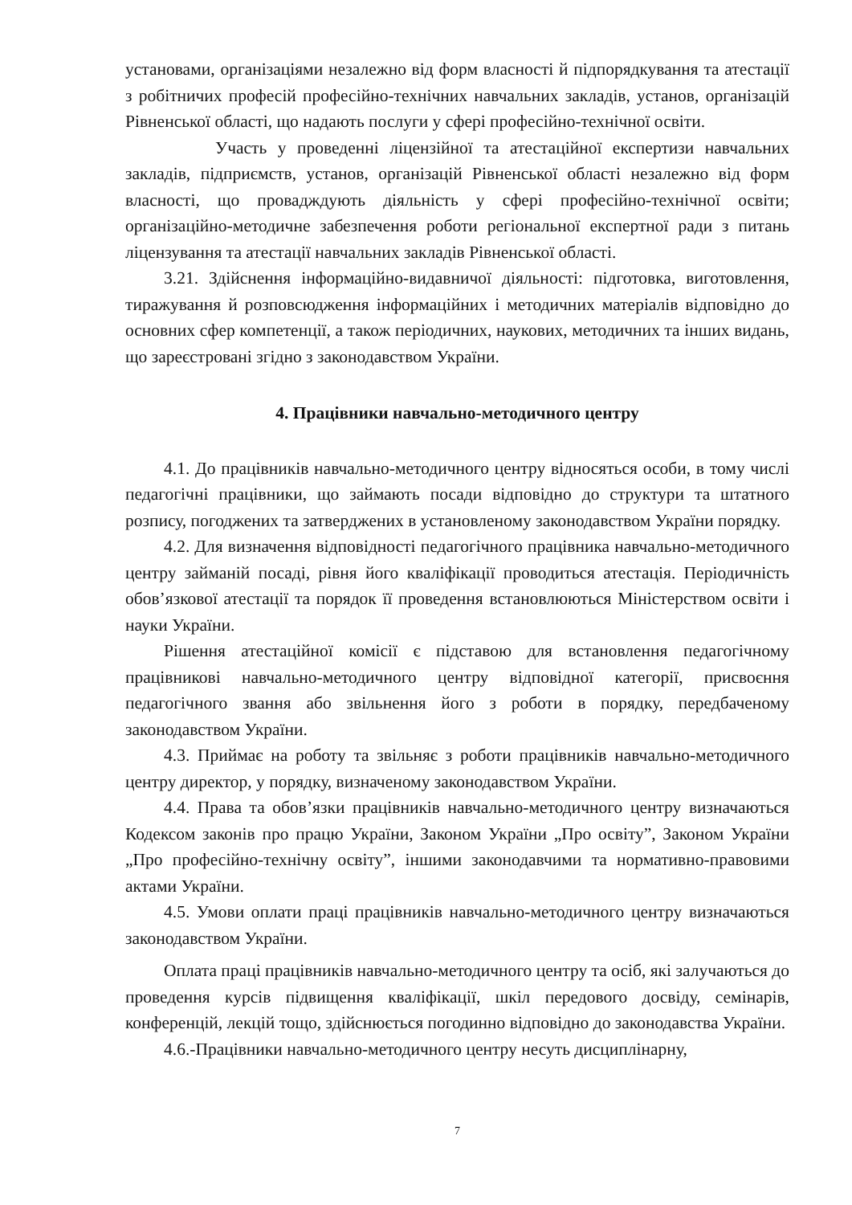установами, організаціями незалежно від форм власності й підпорядкування та атестації з робітничих професій професійно-технічних навчальних закладів, установ, організацій Рівненської області, що надають послуги у сфері професійно-технічної освіти.
Участь у проведенні ліцензійної та атестаційної експертизи навчальних закладів, підприємств, установ, організацій Рівненської області незалежно від форм власності, що провадждують діяльність у сфері професійно-технічної освіти; організаційно-методичне забезпечення роботи регіональної експертної ради з питань ліцензування та атестації навчальних закладів Рівненської області.
3.21. Здійснення інформаційно-видавничої діяльності: підготовка, виготовлення, тиражування й розповсюдження інформаційних і методичних матеріалів відповідно до основних сфер компетенції, а також періодичних, наукових, методичних та інших видань, що зареєстровані згідно з законодавством України.
4. Працівники навчально-методичного центру
4.1. До працівників навчально-методичного центру відносяться особи, в тому числі педагогічні працівники, що займають посади відповідно до структури та штатного розпису, погоджених та затверджених в установленому законодавством України порядку.
4.2. Для визначення відповідності педагогічного працівника навчально-методичного центру займаній посаді, рівня його кваліфікації проводиться атестація. Періодичність обов’язкової атестації та порядок її проведення встановлюються Міністерством освіти і науки України.
Рішення атестаційної комісії є підставою для встановлення педагогічному працівникові навчально-методичного центру відповідної категорії, присвоєння педагогічного звання або звільнення його з роботи в порядку, передбаченому законодавством України.
4.3. Приймає на роботу та звільняє з роботи працівників навчально-методичного центру директор, у порядку, визначеному законодавством України.
4.4. Права та обов’язки працівників навчально-методичного центру визначаються Кодексом законів про працю України, Законом України „Про освіту”, Законом України „Про професійно-технічну освіту”, іншими законодавчими та нормативно-правовими актами України.
4.5. Умови оплати праці працівників навчально-методичного центру визначаються законодавством України.
Оплата праці працівників навчально-методичного центру та осіб, які залучаються до проведення курсів підвищення кваліфікації, шкіл передового досвіду, семінарів, конференцій, лекцій тощо, здійснюється погодинно відповідно до законодавства України.
4.6.-Працівники навчально-методичного центру несуть дисциплінарну,
7